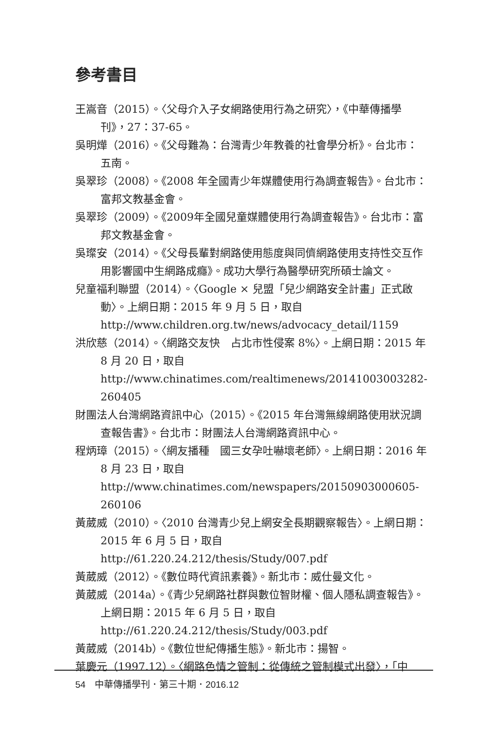參考書目
王嵩音（2015）。〈父母介入子女網路使用行為之研究〉，《中華傳播學刊》，27：37-65。
吳明燁（2016）。《父母難為：台灣青少年教養的社會學分析》。台北市：五南。
吳翠珍（2008）。《2008 年全國青少年媒體使用行為調查報告》。台北市：富邦文教基金會。
吳翠珍（2009）。《2009年全國兒童媒體使用行為調查報告》。台北市：富邦文教基金會。
吳璨安（2014）。《父母長輩對網路使用態度與同儕網路使用支持性交互作用影響國中生網路成癮》。成功大學行為醫學研究所碩士論文。
兒童福利聯盟（2014）。〈Google × 兒盟「兒少網路安全計畫」正式啟動〉。上網日期：2015 年 9 月 5 日，取自 http://www.children.org.tw/news/advocacy_detail/1159
洪欣慈（2014）。〈網路交友快　占北市性侵案 8%〉。上網日期：2015 年 8 月 20 日，取自 http://www.chinatimes.com/realtimenews/20141003003282-260405
財團法人台灣網路資訊中心（2015）。《2015 年台灣無線網路使用狀況調查報告書》。台北市：財團法人台灣網路資訊中心。
程炳璋（2015）。〈網友播種　國三女孕吐嚇壞老師〉。上網日期：2016 年 8 月 23 日，取自 http://www.chinatimes.com/newspapers/20150903000605-260106
黃葳威（2010）。〈2010 台灣青少兒上網安全長期觀察報告〉。上網日期：2015 年 6 月 5 日，取自 http://61.220.24.212/thesis/Study/007.pdf
黃葳威（2012）。《數位時代資訊素養》。新北市：威仕曼文化。
黃葳威（2014a）。《青少兒網路社群與數位智財權、個人隱私調查報告》。上網日期：2015 年 6 月 5 日，取自 http://61.220.24.212/thesis/Study/003.pdf
黃葳威（2014b）。《數位世紀傳播生態》。新北市：揚智。
葉慶元（1997.12）。〈網路色情之管制：從傳統之管制模式出發〉，「中
54　中華傳播學刊．第三十期．2016.12